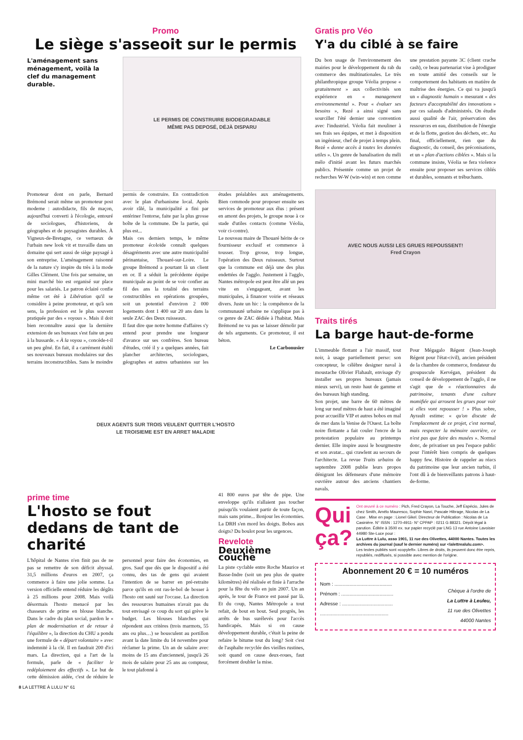Promo
Le siège s'asseoit sur le permis
L'aménagement sans ménagement, voilà la clef du management durable.
LE PERMIS DE CONSTRUIRE BIODEGRADABLE
MÊME PAS DEPOSÉ, DÉJÀ DISPARU
Promoteur dont on parle, Bernard Brémond serait même un promoteur post moderne : autodidacte, fils de maçon, aujourd'hui converti à l'écologie, entouré de sociologues, d'historiens, de géographes et de paysagistes durables. À Vigneux-de-Bretagne, ce vertueux de l'urbain new look vit et travaille dans un domaine qui sert aussi de siège paysagé à son entreprise. L'aménagement raisonné de la nature s'y inspire du très à la mode Gilles Clément. Une fois par semaine, un mini marché bio est organisé sur place pour les salariés. Le patron éclairé confie même cet été à Libération qu'il se considère à peine promoteur, et qu'à son sens, la profession est le plus souvent pratiquée par des « voyous ». Mais il doit bien reconnaître aussi que la dernière extension de ses bureaux s'est faite un peu à la hussarde. « À la voyou », concède-t-il un peu gêné. En fait, il a carrément établi ses nouveaux bureaux modulaires sur des terrains inconstructibles. Sans le moindre permis de construire. En contradiction avec le plan d'urbanisme local. Après avoir râlé, la municipalité a fini par entériner l'entorse, faite par la plus grosse boîte de la commune. De la partie, qui plus est...
Mais ces derniers temps, le même promoteur écoloïde connaît quelques désagréments avec une autre municipalité périnantaise, Thouaré-sur-Loire. Le groupe Brémond a pourtant là un client en or. Il a séduit la précédente équipe municipale au point de se voir confier au fil des ans la totalité des terrains constructibles en opérations groupées, soit un potentiel d'environ 2 000 logements dont 1 400 sur 20 ans dans la seule ZAC des Deux ruisseaux.
Il faut dire que notre homme d'affaires s'y entend pour prendre une longueur d'avance sur ses confrères. Son bureau d'études, créé il y a quelques années, fait plancher architectes, sociologues, géographes et autres urbanistes sur les études préalables aux aménagements. Bien commode pour proposer ensuite ses services de promoteur aux élus : présent en amont des projets, le groupe noue à ce stade d'utiles contacts (comme Véolia, voir ci-contre).
Le nouveau maire de Thouaré hérite de ce fournisseur exclusif et commence à tousser. Trop grosse, trop longue, l'opération des Deux ruisseaux. Surtout que la commune est déjà une des plus endettées de l'agglo. Justement à l'agglo, Nantes métropole est peut être allé un peu vite en s'engageant, avant les municipales, à financer voirie et réseaux divers. Juste un hic : la compétence de la communauté urbaine ne s'applique pas à ce genre de ZAC dédiée à l'habitat. Mais Brémond ne va pas se laisser démolir par de tels arguments. Ce promoteur, il est béton.
Le Carbonusier
DEUX AGENTS SUR TROIS VEULENT QUITTER L'HOSTO
LE TROISIEME EST EN ARRET MALADIE
prime time
L'hosto se fout dedans de tant de charité
L'hôpital de Nantes n'en finit pas de ne pas se remettre de son déficit abyssal. 31,5 millions d'euros en 2007, ça commence à faire une jolie somme. La version officielle entend réduire les dégâts à 25 millions pour 2008. Mais voilà désormais l'hosto menacé par les chasseurs de prime en blouse blanche. Dans le cadre du plan social, pardon le « plan de modernisation et de retour à l'équilibre », la direction du CHU a pondu une formule de « départ volontaire » avec indemnité à la clé. Il en faudrait 200 d'ici mars. La direction, qui a l'art de la formule, parle de « faciliter le redéploiement des effectifs ». Le but de cette démission aidée, c'est de réduire le personnel pour faire des économies, en gros. Sauf que dès que le dispositif a été connu, des tas de gens qui avaient l'intention de se barrer en pré-retraite parce qu'ils en ont ras-le-bol de bosser à l'hosto ont sauté sur l'occase. La direction des ressources humaines n'avait pas du tout envisagé ce coup du sort qui grève le budget. Les blouses blanches qui répondent aux critères (trois marmots, 55 ans ou plus…) se bousculent au portillon avant la date limite du 14 novembre pour réclamer la prime. Un an de salaire avec moins de 15 ans d'ancienneté, jusqu'à 26 mois de salaire pour 25 ans au compteur, le tout plafonné à
41 800 euros par tête de pipe. Une enveloppe qu'ils n'allaient pas toucher puisqu'ils voulaient partir de toute façon, mais sans prime... Bonjour les économies. La DRH s'en mord les doigts. Bobos aux doigts? Du boulot pour les urgences.
Revelote
Deuxième couche
La piste cyclable entre Roche Maurice et Basse-Indre (soit un peu plus de quatre kilomètres) été réalisée et finie à l'arrache pour la fête du vélo en juin 2007. Un an après, le tour de France est passé par là. Et du coup, Nantes Métropole a tout refait, de bout en bout. Seul progrès, les arrêts de bus surélevés pour l'accès handicapés. Mais si on cause développement durable, c'était la peine de refaire le bitume tout du long? Soit c'est de l'asphalte recyclée des vieilles rustines, soit quand on cause deux-roues, faut forcément doubler la mise.
Gratis pro Véo
Y'a du ciblé à se faire
Du bon usage de l'environnement des mairies pour le développement du rab du commerce des multinationales. Le très philanthropique groupe Véolia propose « gratuitement » aux collectivités son expérience en « management environnemental ». Pour « évaluer ses besoins », Rezé a ainsi signé sans sourciller l'été dernier une convention avec l'industriel. Véolia fait mouliner à ses frais ses équipes, et met à disposition un ingénieur, chef de projet à temps plein. Rezé « donne accès à toutes les données utiles ». Un genre de banalisation du méli mélo d'initié avant les futurs marchés publics. Présentée comme un projet de recherches W-W (win-win) et non comme une prestation payante 3C (client crache cash), ce beau partenariat vise à prodiguer en toute amitié des conseils sur le comportement des habitants en matière de maîtrise des énergies. Ce qui va jusqu'à un « diagnostic humain » mesurant « des facteurs d'acceptabilité des innovations » par ces salauds d'administrés. On étudie aussi qualité de l'air, préservation des ressources en eau, distribution de l'énergie et de la flotte, gestion des déchets, etc. Au final, officiellement, rien que du diagnostic, du conseil, des préconisations, et un « plan d'actions ciblées ». Mais si la commune insiste, Véolia se fera violence ensuite pour proposer ses services ciblés et durables, sonnants et trébuchants.
AVEC NOUS AUSSI LES GRUES REPOUSSENT!
Fred Crayon
Traits tirés
La barge haut-de-forme
L'immeuble flottant a l'air massif, tout noir, à usage partiellement perso: son concepteur, le célèbre designer naval à moustache Olivier Flahault, envisage d'y installer ses propres bureaux (jamais mieux servi), un resto haut de gamme et des bureaux high standing.
Son projet, une barre de 60 mètres de long sur neuf mètres de haut a été imaginé pour accueillir VIP et autres bobos en mal de mer dans la Venise de l'Ouest. La boîte noire flottante a fait couler l'encre de la protestation populaire au printemps dernier. Elle inspire aussi le bourgmestre et son avatar... qui crawlent au secours de l'architecte. La revue Traits urbains de septembre 2008 publie leurs propos dénigrant les défenseurs d'une mémoire ouvrière autour des anciens chantiers navals.
Pour Mégagalo Régent (Jean-Joseph Régent pour l'état-civil), ancien président de la chambre de commerce, fondateur du groupuscule Kervégan, président du conseil de développement de l'agglo, il ne s'agit que de « réactionnaires du patrimoine, tenants d'une culture momifiée qui arrosent les grues pour voir si elles vont repousser ! » Plus sobre, Ayrault estime: « qu'on discute de l'emplacement de ce projet, c'est normal, mais respecter la mémoire ouvrière, ce n'est pas que faire des musées ». Normal donc, de privatiser un peu l'espace public pour l'intérêt bien compris de quelques happy few. Histoire de rappeler au réacs du patrimoine que leur ancien turbin, il l'ont dû à de bienveillants patrons à haut-de-forme.
Qui ça?
Ont œuvré à ce numéro : Pich, Fred Crayon, La Touche, Jeff Espécio, Jules de chez Smith, Amélo Mauresco, Sophie Nasri, Pascale Hibrage, Nicolas de La Case . Mise en page : Lionel Gikel. Directeur de Publication : Nicolas de La Casinière. N° ISSN : 1270-4911- N° CPPAP : 0211 G 88321. Dépôt légal à parution. Éditée à 3500 ex. sur papier recyclé par LNG 13 rue Antoine Lavoisier 44980 Ste-Luce pour :
La Luttre à Lulu, asso 1901, 11 rue des Olivettes, 44000 Nantes. Toutes les archives du journal (sauf le dernier numéro) sur <lalettrealulu.com>.
Les textes publiés sont «copyleft». Libres de droits, ils peuvent donc être repris, republiés, rediffusés, si possible avec mention de l'origine.
Abonnement 20 € = 10 numéros
Nom : ..........................................
Prénom : ......................................
Adresse : .....................................
..................................................
Chèque à l'ordre de
La Luttre à Leuleu,
11 rue des Olivettes
44000 Nantes
8 LA LETTRE À LULU N° 61